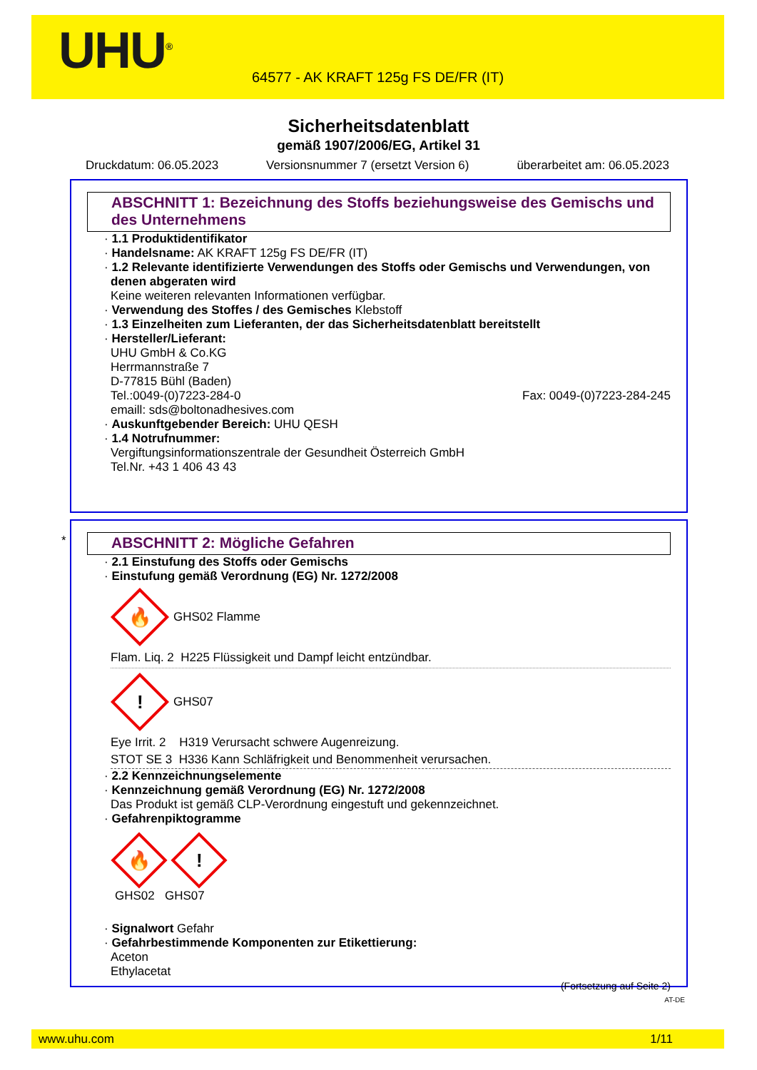UHU<sup>®</sup>
64577 - AK KRAFT 125g FS DE/FR (IT)
Sicherheitsdatenblatt
gemäß 1907/2006/EG, Artikel 31
Druckdatum: 06.05.2023 Versionsnummer 7 (ersetzt Version 6) überarbeitet am: 06.05.2023
ABSCHNITT 1: Bezeichnung des Stoffs beziehungsweise des Gemischs und des Unternehmens
· 1.1 Produktidentifikator
· Handelsname: AK KRAFT 125g FS DE/FR (IT)
· 1.2 Relevante identifizierte Verwendungen des Stoffs oder Gemischs und Verwendungen, von denen abgeraten wird
Keine weiteren relevanten Informationen verfügbar.
· Verwendung des Stoffes / des Gemisches Klebstoff
· 1.3 Einzelheiten zum Lieferanten, der das Sicherheitsdatenblatt bereitstellt
· Hersteller/Lieferant:
UHU GmbH & Co.KG
Herrmannstraße 7
D-77815 Bühl (Baden)
Tel.:0049-(0)7223-284-0 Fax: 0049-(0)7223-284-245
emaill: sds@boltonadhesives.com
· Auskunftgebender Bereich: UHU QESH
· 1.4 Notrufnummer:
Vergiftungsinformationszentrale der Gesundheit Österreich GmbH
Tel.Nr. +43 1 406 43 43
*
ABSCHNITT 2: Mögliche Gefahren
· 2.1 Einstufung des Stoffs oder Gemischs
· Einstufung gemäß Verordnung (EG) Nr. 1272/2008
🔥
GHS02 Flamme
Flam. Liq. 2 H225 Flüssigkeit und Dampf leicht entzündbar.
!
GHS07
Eye Irrit. 2 H319 Verursacht schwere Augenreizung.
STOT SE 3 H336 Kann Schläfrigkeit und Benommenheit verursachen.
· 2.2 Kennzeichnungselemente
· Kennzeichnung gemäß Verordnung (EG) Nr. 1272/2008
Das Produkt ist gemäß CLP-Verordnung eingestuft und gekennzeichnet.
· Gefahrenpiktogramme
🔥
!
GHS02 GHS07
· Signalwort Gefahr
· Gefahrbestimmende Komponenten zur Etikettierung:
Aceton
Ethylacetat
(Fortsetzung auf Seite 2)
AT-DE
www.uhu.com 1/11